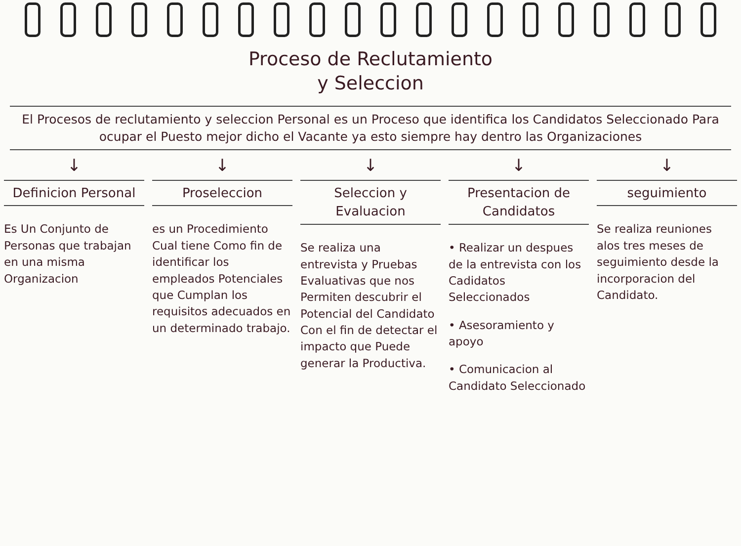Proceso de Reclutamiento
y Seleccion
El Procesos de reclutamiento y seleccion Personal es un Proceso que identifica los Candidatos Seleccionado Para ocupar el Puesto mejor dicho el Vacante ya esto siempre hay dentro las Organizaciones
↓ ↓ ↓ ↓ ↓
Definicion Personal
Es Un Conjunto de Personas que trabajan en una misma Organizacion
Proseleccion
es un Procedimiento Cual tiene Como fin de identificar los empleados Potenciales que Cumplan los requisitos adecuados en un determinado trabajo.
Seleccion y Evaluacion
Se realiza una entrevista y Pruebas Evaluativas que nos Permiten descubrir el Potencial del Candidato Con el fin de detectar el impacto que Puede generar la Productiva.
Presentacion de Candidatos
• Realizar un despues de la entrevista con los Cadidatos Seleccionados
• Asesoramiento y apoyo
• Comunicacion al Candidato Seleccionado
seguimiento
Se realiza reuniones alos tres meses de seguimiento desde la incorporacion del Candidato.